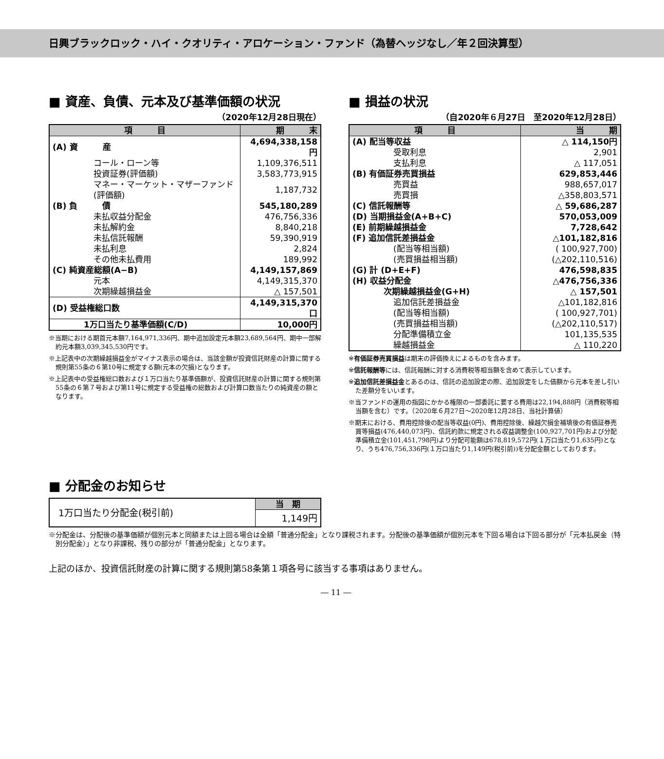日興ブラックロック・ハイ・クオリティ・アロケーション・ファンド（為替ヘッジなし／年２回決算型）
■ 資産、負債、元本及び基準価額の状況
（2020年12月28日現在）
| 項 目 | 期 末 |
| --- | --- |
| (A) 資 産 | 4,694,338,158円 |
| コール・ローン等 | 1,109,376,511 |
| 投資証券(評価額) | 3,583,773,915 |
| マネー・マーケット・マザーファンド(評価額) | 1,187,732 |
| (B) 負 債 | 545,180,289 |
| 未払収益分配金 | 476,756,336 |
| 未払解約金 | 8,840,218 |
| 未払信託報酬 | 59,390,919 |
| 未払利息 | 2,824 |
| その他未払費用 | 189,992 |
| (C) 純資産総額(A−B) | 4,149,157,869 |
| 元本 | 4,149,315,370 |
| 次期繰越損益金 | △ 157,501 |
| (D) 受益権総口数 | 4,149,315,370口 |
| 1万口当たり基準価額(C/D) | 10,000円 |
※当期における期首元本額7,164,971,336円、期中追加設定元本額23,689,564円、期中一部解約元本額3,039,345,530円です。
※上記表中の次期繰越損益金がマイナス表示の場合は、当該金額が投資信託財産の計算に関する規則第55条の６第10号に規定する額(元本の欠損)となります。
※上記表中の受益権総口数および１万口当たり基準価額が、投資信託財産の計算に関する規則第55条の６第７号および第11号に規定する受益権の総数および計算口数当たりの純資産の額となります。
■ 損益の状況
（自2020年６月27日　至2020年12月28日）
| 項 目 | 当 期 |
| --- | --- |
| (A) 配当等収益 | △ 114,150円 |
| 受取利息 | 2,901 |
| 支払利息 | △ 117,051 |
| (B) 有価証券売買損益 | 629,853,446 |
| 売買益 | 988,657,017 |
| 売買損 | △358,803,571 |
| (C) 信託報酬等 | △ 59,686,287 |
| (D) 当期損益金(A+B+C) | 570,053,009 |
| (E) 前期繰越損益金 | 7,728,642 |
| (F) 追加信託差損益金 | △101,182,816 |
| (配当等相当額) | ( 100,927,700) |
| (売買損益相当額) | (△202,110,516) |
| (G) 計 (D+E+F) | 476,598,835 |
| (H) 収益分配金 | △476,756,336 |
| 次期繰越損益金(G+H) | △ 157,501 |
| 追加信託差損益金 | △101,182,816 |
| (配当等相当額) | ( 100,927,701) |
| (売買損益相当額) | (△202,110,517) |
| 分配準備積立金 | 101,135,535 |
| 繰越損益金 | △ 110,220 |
※有価証券売買損益は期末の評価換えによるものを含みます。
※信託報酬等には、信託報酬に対する消費税等相当額を含めて表示しています。
※追加信託差損益金とあるのは、信託の追加設定の際、追加設定をした価額から元本を差し引いた差額分をいいます。
※当ファンドの運用の指図にかかる権限の一部委託に要する費用は22,194,888円（消費税等相当額を含む）です。（2020年６月27日～2020年12月28日、当社計算値）
※期末における、費用控除後の配当等収益(0円)、費用控除後、繰越欠損金補填後の有価証券売買等損益(476,440,073円)、信託約款に規定される収益調整金(100,927,701円)および分配準備積立金(101,451,798円)より分配可能額は678,819,572円(１万口当たり1,635円)となり、うち476,756,336円(１万口当たり1,149円(税引前))を分配金額としております。
■ 分配金のお知らせ
| 1万口当たり分配金(税引前) | 当 期 |
| | 1,149円 |
※分配金は、分配後の基準価額が個別元本と同額または上回る場合は全額「普通分配金」となり課税されます。分配後の基準価額が個別元本を下回る場合は下回る部分が「元本払戻金（特別分配金）」となり非課税、残りの部分が「普通分配金」となります。
上記のほか、投資信託財産の計算に関する規則第58条第１項各号に該当する事項はありません。
― 11 ―